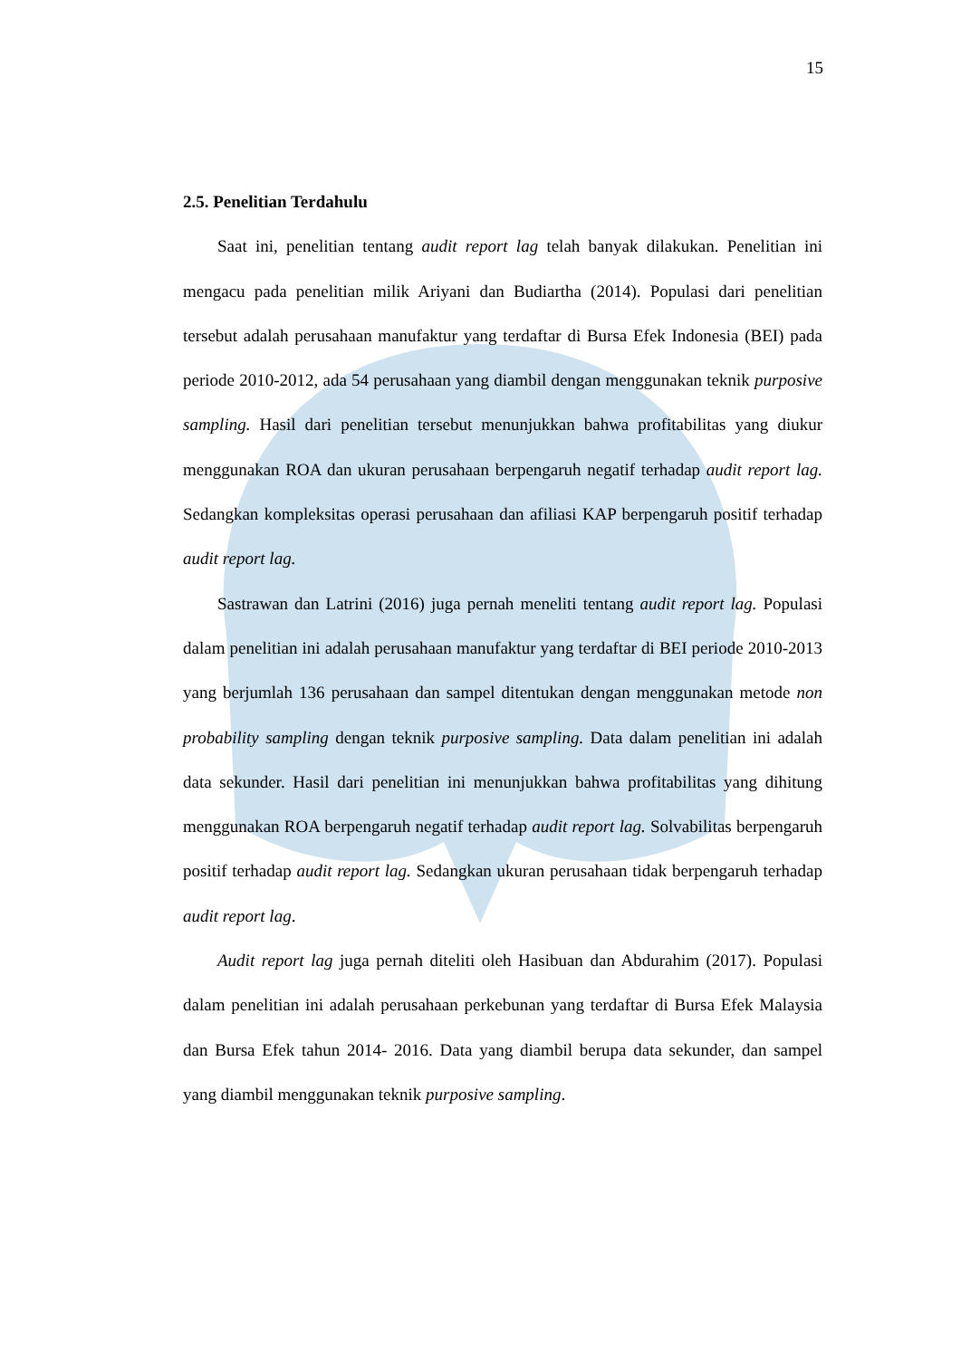15
2.5. Penelitian Terdahulu
Saat ini, penelitian tentang audit report lag telah banyak dilakukan. Penelitian ini mengacu pada penelitian milik Ariyani dan Budiartha (2014). Populasi dari penelitian tersebut adalah perusahaan manufaktur yang terdaftar di Bursa Efek Indonesia (BEI) pada periode 2010-2012, ada 54 perusahaan yang diambil dengan menggunakan teknik purposive sampling. Hasil dari penelitian tersebut menunjukkan bahwa profitabilitas yang diukur menggunakan ROA dan ukuran perusahaan berpengaruh negatif terhadap audit report lag. Sedangkan kompleksitas operasi perusahaan dan afiliasi KAP berpengaruh positif terhadap audit report lag.
Sastrawan dan Latrini (2016) juga pernah meneliti tentang audit report lag. Populasi dalam penelitian ini adalah perusahaan manufaktur yang terdaftar di BEI periode 2010-2013 yang berjumlah 136 perusahaan dan sampel ditentukan dengan menggunakan metode non probability sampling dengan teknik purposive sampling. Data dalam penelitian ini adalah data sekunder. Hasil dari penelitian ini menunjukkan bahwa profitabilitas yang dihitung menggunakan ROA berpengaruh negatif terhadap audit report lag. Solvabilitas berpengaruh positif terhadap audit report lag. Sedangkan ukuran perusahaan tidak berpengaruh terhadap audit report lag.
Audit report lag juga pernah diteliti oleh Hasibuan dan Abdurahim (2017). Populasi dalam penelitian ini adalah perusahaan perkebunan yang terdaftar di Bursa Efek Malaysia dan Bursa Efek tahun 2014- 2016. Data yang diambil berupa data sekunder, dan sampel yang diambil menggunakan teknik purposive sampling.